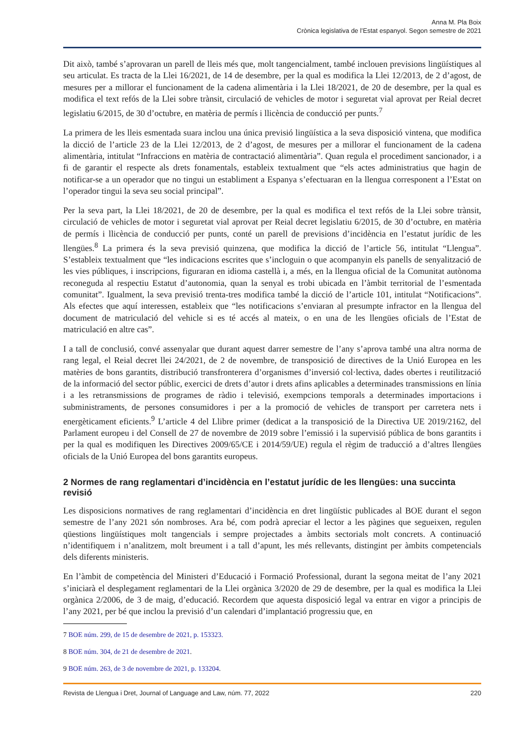Anna M. Pla Boix
Crònica legislativa de l’Estat espanyol. Segon semestre de 2021
Dit això, també s’aprovaran un parell de lleis més que, molt tangencialment, també inclouen previsions lingüístiques al seu articulat. Es tracta de la Llei 16/2021, de 14 de desembre, per la qual es modifica la Llei 12/2013, de 2 d’agost, de mesures per a millorar el funcionament de la cadena alimentària i la Llei 18/2021, de 20 de desembre, per la qual es modifica el text refós de la Llei sobre trànsit, circulació de vehicles de motor i seguretat vial aprovat per Reial decret legislatiu 6/2015, de 30 d’octubre, en matèria de permís i llicència de conducció per punts.<sup>7</sup>
La primera de les lleis esmentada suara inclou una única previsió lingüística a la seva disposició vintena, que modifica la dicció de l’article 23 de la Llei 12/2013, de 2 d’agost, de mesures per a millorar el funcionament de la cadena alimentària, intitulat “Infraccions en matèria de contractació alimentària”. Quan regula el procediment sancionador, i a fi de garantir el respecte als drets fonamentals, estableix textualment que “els actes administratius que hagin de notificar-se a un operador que no tingui un establiment a Espanya s’efectuaran en la llengua corresponent a l’Estat on l’operador tingui la seva seu social principal”.
Per la seva part, la Llei 18/2021, de 20 de desembre, per la qual es modifica el text refós de la Llei sobre trànsit, circulació de vehicles de motor i seguretat vial aprovat per Reial decret legislatiu 6/2015, de 30 d’octubre, en matèria de permís i llicència de conducció per punts, conté un parell de previsions d’incidència en l’estatut jurídic de les llengües.<sup>8</sup> La primera és la seva previsió quinzena, que modifica la dicció de l’article 56, intitulat “Llengua”. S’estableix textualment que “les indicacions escrites que s’incloguin o que acompanyin els panells de senyalització de les vies públiques, i inscripcions, figuraran en idioma castellà i, a més, en la llengua oficial de la Comunitat autònoma reconeguda al respectiu Estatut d’autonomia, quan la senyal es trobi ubicada en l’àmbit territorial de l’esmentada comunitat”. Igualment, la seva previsió trenta-tres modifica també la dicció de l’article 101, intitulat “Notificacions”. Als efectes que aquí interessen, estableix que “les notificacions s’enviaran al presumpte infractor en la llengua del document de matriculació del vehicle si es té accés al mateix, o en una de les llengües oficials de l’Estat de matriculació en altre cas”.
I a tall de conclusió, convé assenyalar que durant aquest darrer semestre de l’any s’aprova també una altra norma de rang legal, el Reial decret llei 24/2021, de 2 de novembre, de transposició de directives de la Unió Europea en les matèries de bons garantits, distribució transfronterera d’organismes d’inversió col·lectiva, dades obertes i reutilització de la informació del sector públic, exercici de drets d’autor i drets afins aplicables a determinades transmissions en línia i a les retransmissions de programes de ràdio i televisió, exempcions temporals a determinades importacions i subministraments, de persones consumidores i per a la promoció de vehicles de transport per carretera nets i energèticament eficients.<sup>9</sup> L’article 4 del Llibre primer (dedicat a la transposició de la Directiva UE 2019/2162, del Parlament europeu i del Consell de 27 de novembre de 2019 sobre l’emissió i la supervisió pública de bons garantits i per la qual es modifiquen les Directives 2009/65/CE i 2014/59/UE) regula el règim de traducció a d’altres llengües oficials de la Unió Europea del bons garantits europeus.
2 Normes de rang reglamentari d’incidència en l’estatut jurídic de les llengües: una succinta revisió
Les disposicions normatives de rang reglamentari d’incidència en dret lingüístic publicades al BOE durant el segon semestre de l’any 2021 són nombroses. Ara bé, com podrà apreciar el lector a les pàgines que segueixen, regulen qüestions lingüístiques molt tangencials i sempre projectades a àmbits sectorials molt concrets. A continuació n’identifiquem i n’analitzem, molt breument i a tall d’apunt, les més rellevants, distingint per àmbits competencials dels diferents ministeris.
En l’àmbit de competència del Ministeri d’Educació i Formació Professional, durant la segona meitat de l’any 2021 s’iniciarà el desplegament reglamentari de la Llei orgànica 3/2020 de 29 de desembre, per la qual es modifica la Llei orgànica 2/2006, de 3 de maig, d’educació. Recordem que aquesta disposició legal va entrar en vigor a principis de l’any 2021, per bé que inclou la previsió d’un calendari d’implantació progressiu que, en
7 BOE núm. 299, de 15 de desembre de 2021, p. 153323.
8 BOE núm. 304, de 21 de desembre de 2021.
9 BOE núm. 263, de 3 de novembre de 2021, p. 133204.
Revista de Llengua i Dret, Journal of Language and Law, núm. 77, 2022 220